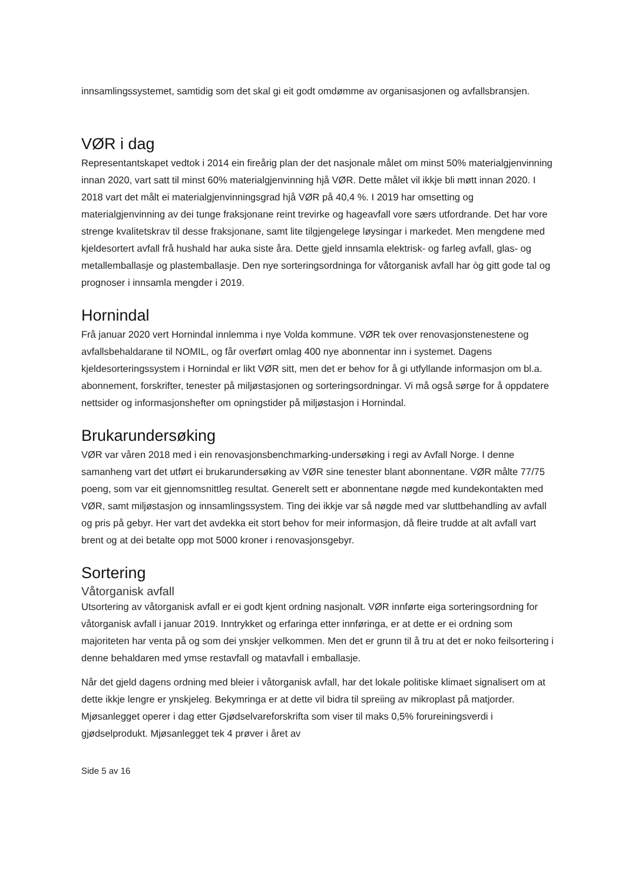innsamlingssystemet, samtidig som det skal gi eit godt omdømme av organisasjonen og avfallsbransjen.
VØR i dag
Representantskapet vedtok i 2014 ein fireårig plan der det nasjonale målet om minst 50% materialgjenvinning innan 2020, vart satt til minst 60% materialgjenvinning hjå VØR. Dette målet vil ikkje bli møtt innan 2020. I 2018 vart det målt ei materialgjenvinningsgrad hjå VØR på 40,4 %. I 2019 har omsetting og materialgjenvinning av dei tunge fraksjonane reint trevirke og hageavfall vore særs utfordrande. Det har vore strenge kvalitetskrav til desse fraksjonane, samt lite tilgjengelege løysingar i markedet. Men mengdene med kjeldesortert avfall frå hushald har auka siste åra. Dette gjeld innsamla elektrisk- og farleg avfall, glas- og metallemballasje og plastemballasje. Den nye sorteringsordninga for våtorganisk avfall har òg gitt gode tal og prognoser i innsamla mengder i 2019.
Hornindal
Frå januar 2020 vert Hornindal innlemma i nye Volda kommune. VØR tek over renovasjonstenestene og avfallsbehaldarane til NOMIL, og får overført omlag 400 nye abonnentar inn i systemet. Dagens kjeldesorteringssystem i Hornindal er likt VØR sitt, men det er behov for å gi utfyllande informasjon om bl.a. abonnement, forskrifter, tenester på miljøstasjonen og sorteringsordningar. Vi må også sørge for å oppdatere nettsider og informasjonshefter om opningstider på miljøstasjon i Hornindal.
Brukarundersøking
VØR var våren 2018 med i ein renovasjonsbenchmarking-undersøking i regi av Avfall Norge. I denne samanheng vart det utført ei brukarundersøking av VØR sine tenester blant abonnentane. VØR målte 77/75 poeng, som var eit gjennomsnittleg resultat. Generelt sett er abonnentane nøgde med kundekontakten med VØR, samt miljøstasjon og innsamlingssystem. Ting dei ikkje var så nøgde med var sluttbehandling av avfall og pris på gebyr. Her vart det avdekka eit stort behov for meir informasjon, då fleire trudde at alt avfall vart brent og at dei betalte opp mot 5000 kroner i renovasjonsgebyr.
Sortering
Våtorganisk avfall
Utsortering av våtorganisk avfall er ei godt kjent ordning nasjonalt. VØR innførte eiga sorteringsordning for våtorganisk avfall i januar 2019. Inntrykket og erfaringa etter innføringa, er at dette er ei ordning som majoriteten har venta på og som dei ynskjer velkommen. Men det er grunn til å tru at det er noko feilsortering i denne behaldaren med ymse restavfall og matavfall i emballasje.
Når det gjeld dagens ordning med bleier i våtorganisk avfall, har det lokale politiske klimaet signalisert om at dette ikkje lengre er ynskjeleg. Bekymringa er at dette vil bidra til spreiing av mikroplast på matjorder. Mjøsanlegget operer i dag etter Gjødselvareforskrifta som viser til maks 0,5% forureiningsverdi i gjødselprodukt. Mjøsanlegget tek 4 prøver i året av
Side 5 av 16